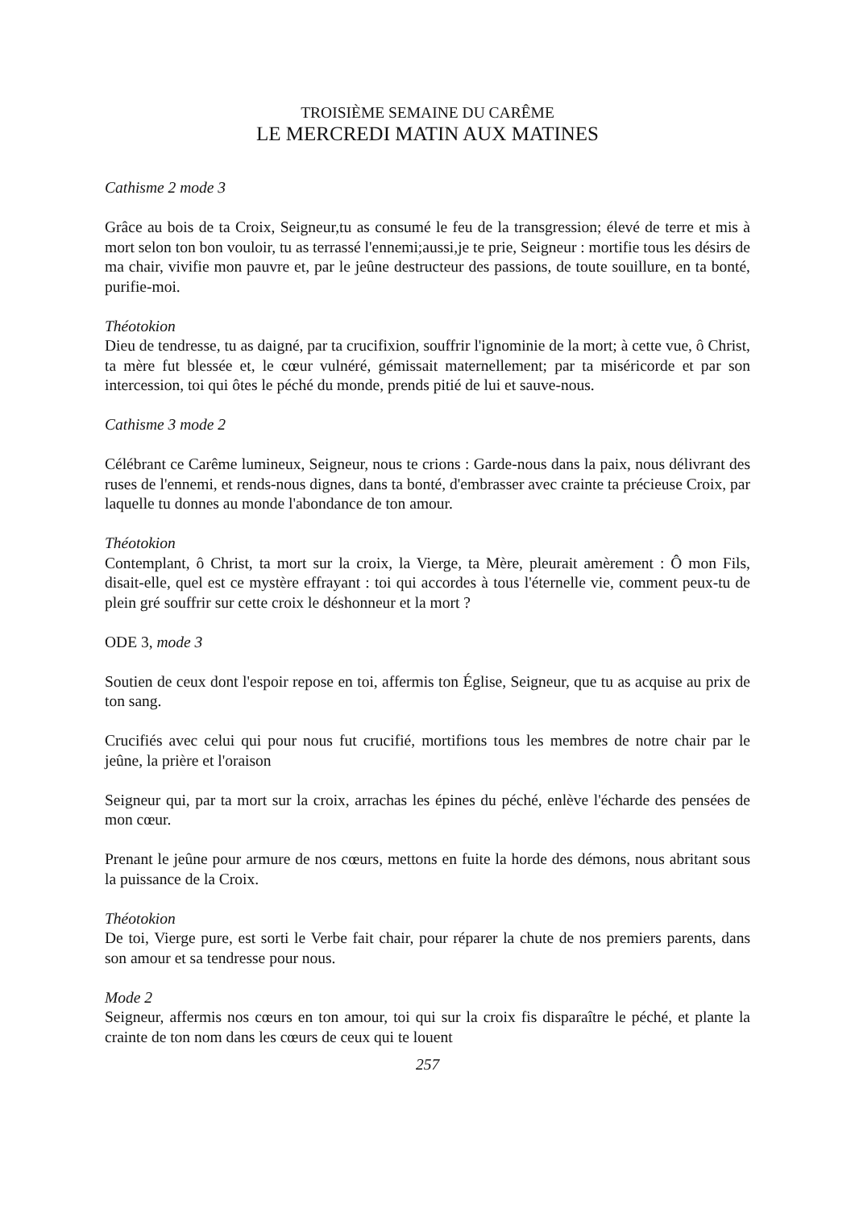TROISIÈME SEMAINE DU CARÊME
LE MERCREDI MATIN AUX MATINES
Cathisme 2 mode 3
Grâce au bois de ta Croix, Seigneur,tu as consumé le feu de la transgression; élevé de terre et mis à mort selon ton bon vouloir, tu as terrassé l'ennemi;aussi,je te prie, Seigneur : mortifie tous les désirs de ma chair, vivifie mon pauvre et, par le jeûne destructeur des passions, de toute souillure, en ta bonté, purifie-moi.
Théotokion
Dieu de tendresse, tu as daigné, par ta crucifixion, souffrir l'ignominie de la mort; à cette vue, ô Christ, ta mère fut blessée et, le cœur vulnéré, gémissait maternellement; par ta miséricorde et par son intercession, toi qui ôtes le péché du monde, prends pitié de lui et sauve-nous.
Cathisme 3 mode 2
Célébrant ce Carême lumineux, Seigneur, nous te crions : Garde-nous dans la paix, nous délivrant des ruses de l'ennemi, et rends-nous dignes, dans ta bonté, d'embrasser avec crainte ta précieuse Croix, par laquelle tu donnes au monde l'abondance de ton amour.
Théotokion
Contemplant, ô Christ, ta mort sur la croix, la Vierge, ta Mère, pleurait amèrement : Ô mon Fils, disait-elle, quel est ce mystère effrayant : toi qui accordes à tous l'éternelle vie, comment peux-tu de plein gré souffrir sur cette croix le déshonneur et la mort ?
ODE 3, mode 3
Soutien de ceux dont l'espoir repose en toi, affermis ton Église, Seigneur, que tu as acquise au prix de ton sang.
Crucifiés avec celui qui pour nous fut crucifié, mortifions tous les membres de notre chair par le jeûne, la prière et l'oraison
Seigneur qui, par ta mort sur la croix, arrachas les épines du péché, enlève l'écharde des pensées de mon cœur.
Prenant le jeûne pour armure de nos cœurs, mettons en fuite la horde des démons, nous abritant sous la puissance de la Croix.
Théotokion
De toi, Vierge pure, est sorti le Verbe fait chair, pour réparer la chute de nos premiers parents, dans son amour et sa tendresse pour nous.
Mode 2
Seigneur, affermis nos cœurs en ton amour, toi qui sur la croix fis disparaître le péché, et plante la crainte de ton nom dans les cœurs de ceux qui te louent
257